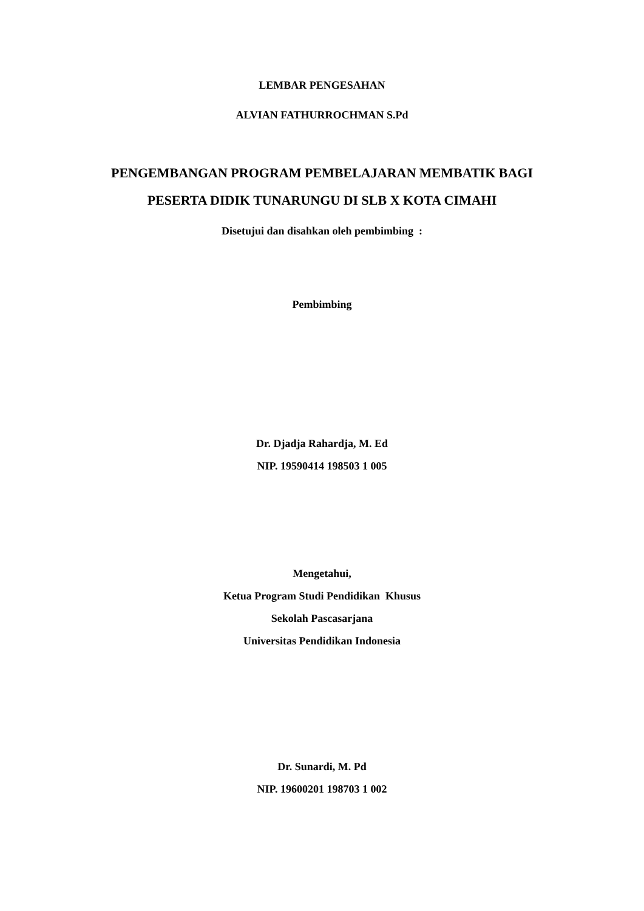LEMBAR PENGESAHAN
ALVIAN FATHURROCHMAN S.Pd
PENGEMBANGAN PROGRAM PEMBELAJARAN MEMBATIK BAGI
PESERTA DIDIK TUNARUNGU DI SLB X KOTA CIMAHI
Disetujui dan disahkan oleh pembimbing :
Pembimbing
Dr. Djadja Rahardja, M. Ed
NIP. 19590414 198503 1 005
Mengetahui,
Ketua Program Studi Pendidikan Khusus
Sekolah Pascasarjana
Universitas Pendidikan Indonesia
Dr. Sunardi, M. Pd
NIP. 19600201 198703 1 002